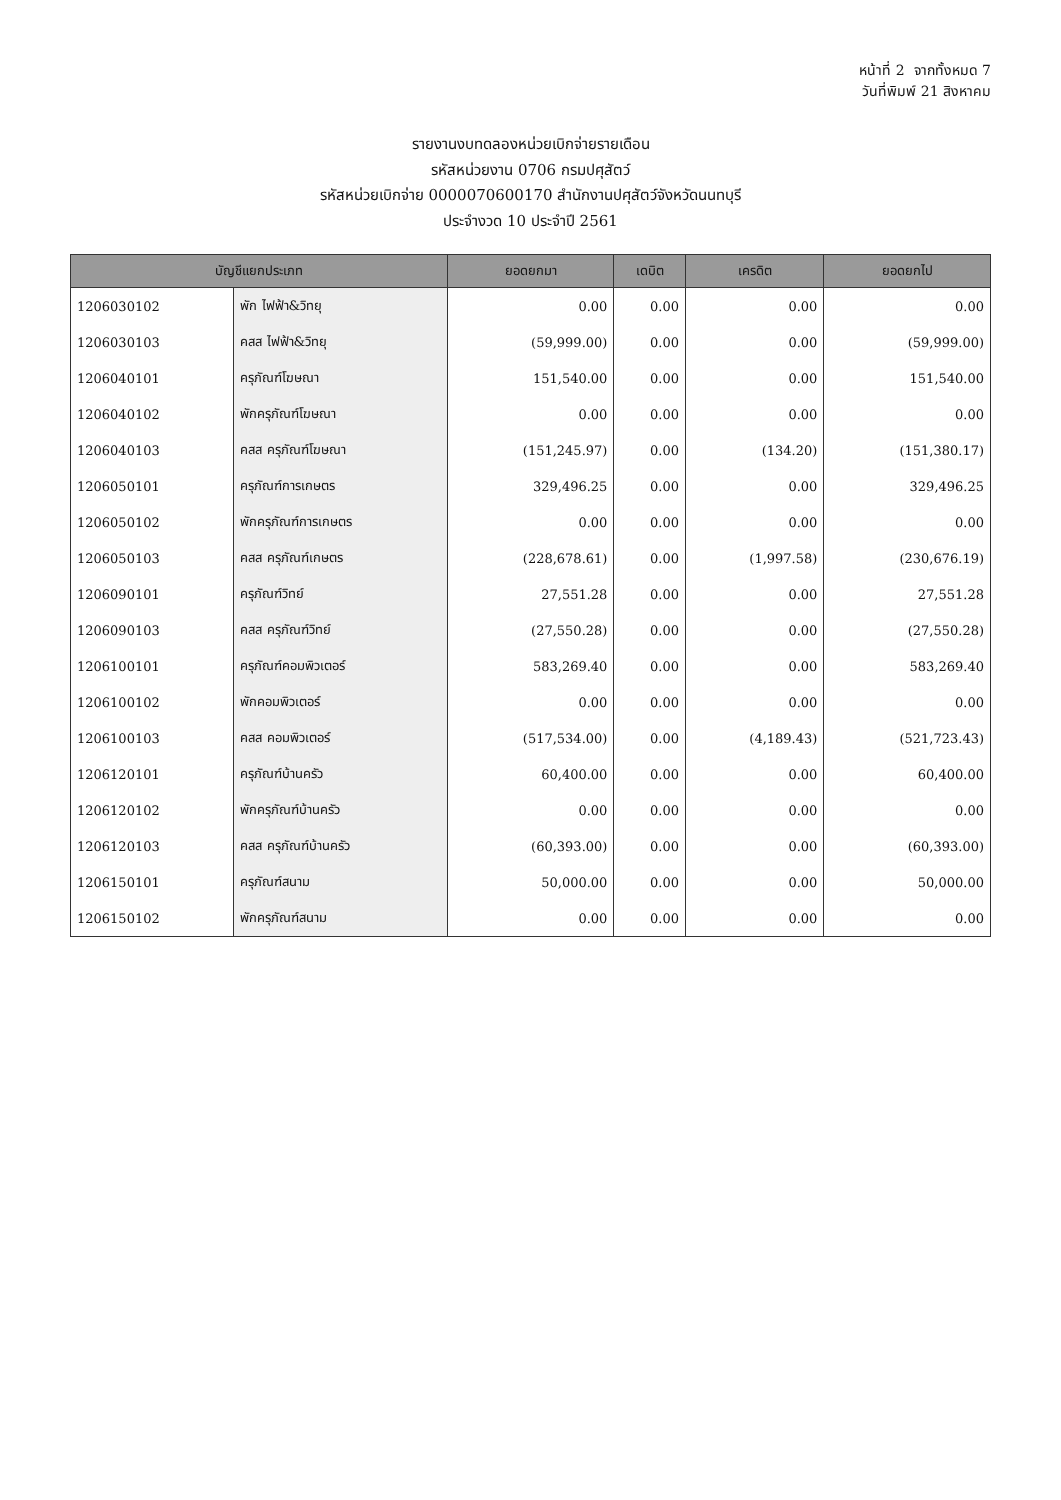หน้าที่ 2 จากทั้งหมด 7
วันที่พิมพ์ 21 สิงหาคม
รายงานงบทดลองหน่วยเบิกจ่ายรายเดือน
รหัสหน่วยงาน 0706 กรมปศุสัตว์
รหัสหน่วยเบิกจ่าย 0000070600170 สำนักงานปศุสัตว์จังหวัดนนทบุรี
ประจำงวด 10 ประจำปี 2561
| บัญชีแยกประเภท | | ยอดยกมา | เดบิต | เครดิต | ยอดยกไป |
| --- | --- | --- | --- | --- | --- |
| 1206030102 | พัก ไฟฟ้า&วิทยุ | 0.00 | 0.00 | 0.00 | 0.00 |
| 1206030103 | คสส ไฟฟ้า&วิทยุ | (59,999.00) | 0.00 | 0.00 | (59,999.00) |
| 1206040101 | ครุภัณฑ์โฆษณา | 151,540.00 | 0.00 | 0.00 | 151,540.00 |
| 1206040102 | พักครุภัณฑ์โฆษณา | 0.00 | 0.00 | 0.00 | 0.00 |
| 1206040103 | คสส ครุภัณฑ์โฆษณา | (151,245.97) | 0.00 | (134.20) | (151,380.17) |
| 1206050101 | ครุภัณฑ์การเกษตร | 329,496.25 | 0.00 | 0.00 | 329,496.25 |
| 1206050102 | พักครุภัณฑ์การเกษตร | 0.00 | 0.00 | 0.00 | 0.00 |
| 1206050103 | คสส ครุภัณฑ์เกษตร | (228,678.61) | 0.00 | (1,997.58) | (230,676.19) |
| 1206090101 | ครุภัณฑ์วิทย์ | 27,551.28 | 0.00 | 0.00 | 27,551.28 |
| 1206090103 | คสส ครุภัณฑ์วิทย์ | (27,550.28) | 0.00 | 0.00 | (27,550.28) |
| 1206100101 | ครุภัณฑ์คอมพิวเตอร์ | 583,269.40 | 0.00 | 0.00 | 583,269.40 |
| 1206100102 | พักคอมพิวเตอร์ | 0.00 | 0.00 | 0.00 | 0.00 |
| 1206100103 | คสส คอมพิวเตอร์ | (517,534.00) | 0.00 | (4,189.43) | (521,723.43) |
| 1206120101 | ครุภัณฑ์บ้านครัว | 60,400.00 | 0.00 | 0.00 | 60,400.00 |
| 1206120102 | พักครุภัณฑ์บ้านครัว | 0.00 | 0.00 | 0.00 | 0.00 |
| 1206120103 | คสส ครุภัณฑ์บ้านครัว | (60,393.00) | 0.00 | 0.00 | (60,393.00) |
| 1206150101 | ครุภัณฑ์สนาม | 50,000.00 | 0.00 | 0.00 | 50,000.00 |
| 1206150102 | พักครุภัณฑ์สนาม | 0.00 | 0.00 | 0.00 | 0.00 |